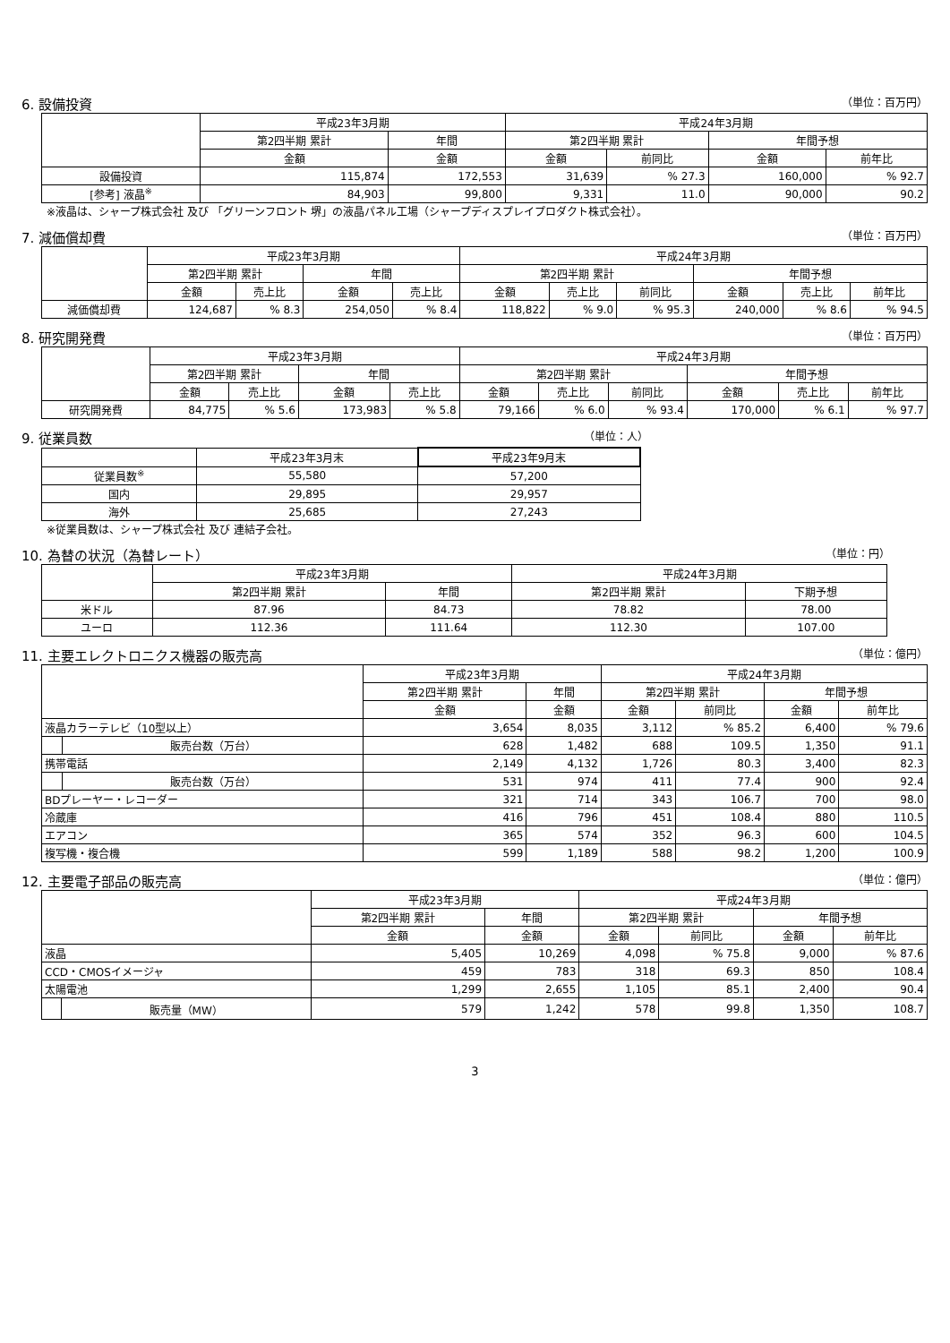6. 設備投資 （単位：百万円）
| | 平成23年3月期 | | 平成24年3月期 | | | |
| --- | --- | --- | --- | --- | --- | --- |
| | 第2四半期 累計 | 年間 | 第2四半期 累計 | | 年間予想 | |
| | 金額 | 金額 | 金額 | 前同比 | 金額 | 前年比 |
| 設備投資 | 115,874 | 172,553 | 31,639 | % 27.3 | 160,000 | % 92.7 |
| [参考] 液晶<sup>※</sup> | 84,903 | 99,800 | 9,331 | 11.0 | 90,000 | 90.2 |
※液晶は、シャープ株式会社 及び 「グリーンフロント 堺」の液晶パネル工場（シャープディスプレイプロダクト株式会社）。
7. 減価償却費 （単位：百万円）
| | 平成23年3月期 | | | | 平成24年3月期 | | | | | |
| --- | --- | --- | --- | --- | --- | --- | --- | --- | --- | --- |
| | 第2四半期 累計 | | 年間 | | 第2四半期 累計 | | | 年間予想 | | |
| | 金額 | 売上比 | 金額 | 売上比 | 金額 | 売上比 | 前同比 | 金額 | 売上比 | 前年比 |
| 減価償却費 | 124,687 | % 8.3 | 254,050 | % 8.4 | 118,822 | % 9.0 | % 95.3 | 240,000 | % 8.6 | % 94.5 |
8. 研究開発費 （単位：百万円）
| | 平成23年3月期 | | | | 平成24年3月期 | | | | | |
| --- | --- | --- | --- | --- | --- | --- | --- | --- | --- | --- |
| | 第2四半期 累計 | | 年間 | | 第2四半期 累計 | | | 年間予想 | | |
| | 金額 | 売上比 | 金額 | 売上比 | 金額 | 売上比 | 前同比 | 金額 | 売上比 | 前年比 |
| 研究開発費 | 84,775 | % 5.6 | 173,983 | % 5.8 | 79,166 | % 6.0 | % 93.4 | 170,000 | % 6.1 | % 97.7 |
9. 従業員数 （単位：人）
| | 平成23年3月末 | 平成23年9月末 |
| --- | --- | --- |
| 従業員数<sup>※</sup> | 55,580 | 57,200 |
| 国内 | 29,895 | 29,957 |
| 海外 | 25,685 | 27,243 |
※従業員数は、シャープ株式会社 及び 連結子会社。
10. 為替の状況（為替レート） （単位：円）
| | 平成23年3月期 | | 平成24年3月期 | |
| --- | --- | --- | --- | --- |
| | 第2四半期 累計 | 年間 | 第2四半期 累計 | 下期予想 |
| 米ドル | 87.96 | 84.73 | 78.82 | 78.00 |
| ユーロ | 112.36 | 111.64 | 112.30 | 107.00 |
11. 主要エレクトロニクス機器の販売高 （単位：億円）
| | | 平成23年3月期 | | 平成24年3月期 | | | |
| --- | --- | --- | --- | --- | --- | --- | --- |
| | | 第2四半期 累計 | 年間 | 第2四半期 累計 | | 年間予想 | |
| | | 金額 | 金額 | 金額 | 前同比 | 金額 | 前年比 |
| 液晶カラーテレビ（10型以上） | | 3,654 | 8,035 | 3,112 | % 85.2 | 6,400 | % 79.6 |
| | 販売台数（万台） | 628 | 1,482 | 688 | 109.5 | 1,350 | 91.1 |
| 携帯電話 | | 2,149 | 4,132 | 1,726 | 80.3 | 3,400 | 82.3 |
| | 販売台数（万台） | 531 | 974 | 411 | 77.4 | 900 | 92.4 |
| BDプレーヤー・レコーダー | | 321 | 714 | 343 | 106.7 | 700 | 98.0 |
| 冷蔵庫 | | 416 | 796 | 451 | 108.4 | 880 | 110.5 |
| エアコン | | 365 | 574 | 352 | 96.3 | 600 | 104.5 |
| 複写機・複合機 | | 599 | 1,189 | 588 | 98.2 | 1,200 | 100.9 |
12. 主要電子部品の販売高 （単位：億円）
| | | 平成23年3月期 | | 平成24年3月期 | | | |
| --- | --- | --- | --- | --- | --- | --- | --- |
| | | 第2四半期 累計 | 年間 | 第2四半期 累計 | | 年間予想 | |
| | | 金額 | 金額 | 金額 | 前同比 | 金額 | 前年比 |
| 液晶 | | 5,405 | 10,269 | 4,098 | % 75.8 | 9,000 | % 87.6 |
| CCD・CMOSイメージャ | | 459 | 783 | 318 | 69.3 | 850 | 108.4 |
| 太陽電池 | | 1,299 | 2,655 | 1,105 | 85.1 | 2,400 | 90.4 |
| | 販売量（MW） | 579 | 1,242 | 578 | 99.8 | 1,350 | 108.7 |
3